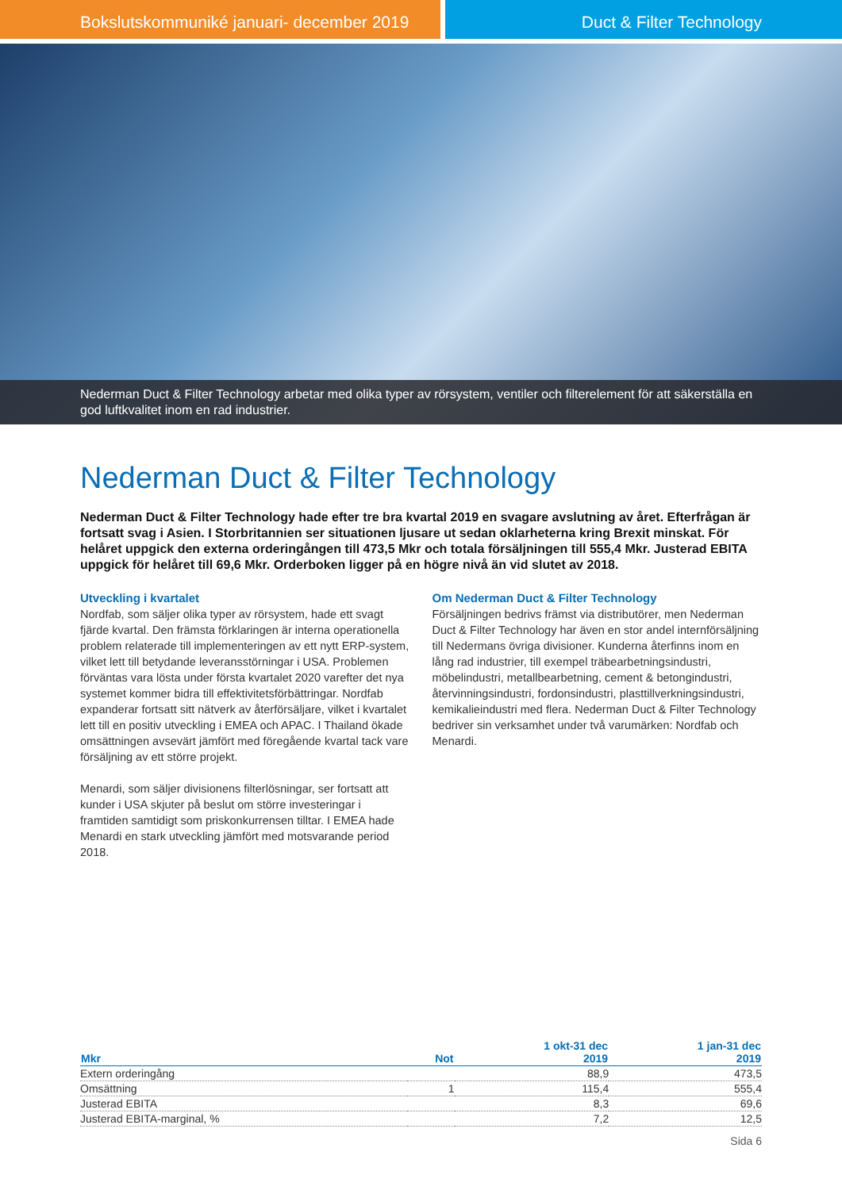Bokslutskommuniké januari- december 2019 Duct & Filter Technology
Nederman Duct & Filter Technology arbetar med olika typer av rörsystem, ventiler och filterelement för att säkerställa en god luftkvalitet inom en rad industrier.
Nederman Duct & Filter Technology
Nederman Duct & Filter Technology hade efter tre bra kvartal 2019 en svagare avslutning av året. Efterfrågan är fortsatt svag i Asien. I Storbritannien ser situationen ljusare ut sedan oklarheterna kring Brexit minskat. För helåret uppgick den externa orderingången till 473,5 Mkr och totala försäljningen till 555,4 Mkr. Justerad EBITA uppgick för helåret till 69,6 Mkr. Orderboken ligger på en högre nivå än vid slutet av 2018.
Utveckling i kvartalet
Nordfab, som säljer olika typer av rörsystem, hade ett svagt fjärde kvartal. Den främsta förklaringen är interna operationella problem relaterade till implementeringen av ett nytt ERP-system, vilket lett till betydande leveransstörningar i USA. Problemen förväntas vara lösta under första kvartalet 2020 varefter det nya systemet kommer bidra till effektivitetsförbättringar. Nordfab expanderar fortsatt sitt nätverk av återförsäljare, vilket i kvartalet lett till en positiv utveckling i EMEA och APAC. I Thailand ökade omsättningen avsevärt jämfört med föregående kvartal tack vare försäljning av ett större projekt.
Menardi, som säljer divisionens filterlösningar, ser fortsatt att kunder i USA skjuter på beslut om större investeringar i framtiden samtidigt som priskonkurrensen tilltar. I EMEA hade Menardi en stark utveckling jämfört med motsvarande period 2018.
Om Nederman Duct & Filter Technology
Försäljningen bedrivs främst via distributörer, men Nederman Duct & Filter Technology har även en stor andel internförsäljning till Nedermans övriga divisioner. Kunderna återfinns inom en lång rad industrier, till exempel träbearbetningsindustri, möbelindustri, metallbearbetning, cement & betongindustri, återvinningsindustri, fordonsindustri, plasttillverkningsindustri, kemikalieindustri med flera. Nederman Duct & Filter Technology bedriver sin verksamhet under två varumärken: Nordfab och Menardi.
| Mkr | Not | 1 okt-31 dec 2019 | 1 jan-31 dec 2019 |
| --- | --- | --- | --- |
| Extern orderingång | | 88,9 | 473,5 |
| Omsättning | 1 | 115,4 | 555,4 |
| Justerad EBITA | | 8,3 | 69,6 |
| Justerad EBITA-marginal, % | | 7,2 | 12,5 |
Sida 6